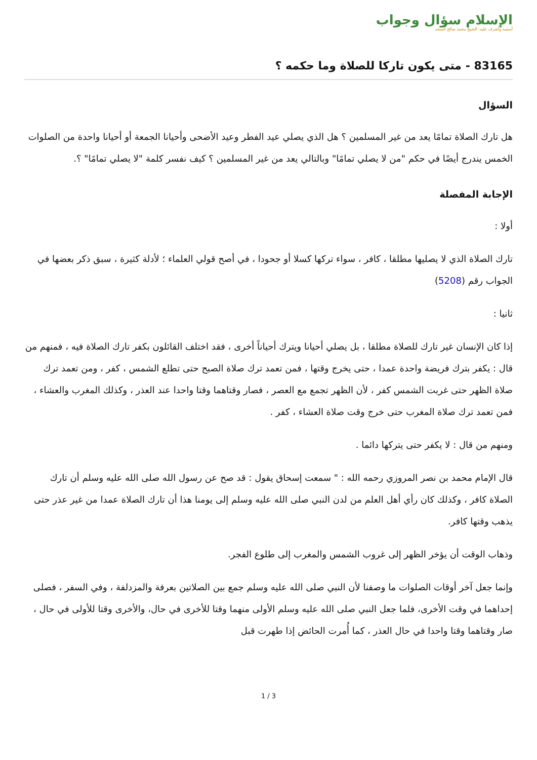الإسلام سؤال وجواب
أسسه وأشرف عليه: الشيخ محمد صالح المنجد
83165 - متى يكون تاركا للصلاة وما حكمه ؟
السؤال
هل تارك الصلاة تمامًا يعد من غير المسلمين ؟ هل الذي يصلي عيد الفطر وعيد الأضحى وأحيانا الجمعة أو أحيانا واحدة من الصلوات الخمس يندرج أيضًا في حكم "من لا يصلي تمامًا" وبالتالي يعد من غير المسلمين ؟ كيف نفسر كلمة "لا يصلي تمامًا" ؟.
الإجابة المفصلة
أولا :
تارك الصلاة الذي لا يصليها مطلقا ، كافر ، سواء تركها كسلا أو جحودا ، في أصح قولي العلماء ؛ لأدلة كثيرة ، سبق ذكر بعضها في الجواب رقم (5208)
ثانيا :
إذا كان الإنسان غير تارك للصلاة مطلقا ، بل يصلي أحيانا ويترك أحياناً أخرى ، فقد اختلف القائلون بكفر تارك الصلاة فيه ، فمنهم من قال : يكفر بترك فريضة واحدة عمدا ، حتى يخرج وقتها ، فمن تعمد ترك صلاة الصبح حتى تطلع الشمس ، كفر ، ومن تعمد ترك صلاة الظهر حتى غربت الشمس كفر ، لأن الظهر تجمع مع العصر ، فصار وقتاهما وقتا واحدا عند العذر ، وكذلك المغرب والعشاء ، فمن تعمد ترك صلاة المغرب حتى خرج وقت صلاة العشاء ، كفر .
ومنهم من قال : لا يكفر حتى يتركها دائما .
قال الإمام محمد بن نصر المروزي رحمه الله : " سمعت إسحاق يقول : قد صح عن رسول الله صلى الله عليه وسلم أن تارك الصلاة كافر ، وكذلك كان رأي أهل العلم من لدن النبي صلى الله عليه وسلم إلى يومنا هذا أن تارك الصلاة عمدا من غير عذر حتى يذهب وقتها كافر.
وذهاب الوقت أن يؤخر الظهر إلى غروب الشمس والمغرب إلى طلوع الفجر.
وإنما جعل آخر أوقات الصلوات ما وصفنا لأن النبي صلى الله عليه وسلم جمع بين الصلاتين بعرفة والمزدلفة ، وفي السفر ، فصلى إحداهما في وقت الأخرى، فلما جعل النبي صلى الله عليه وسلم الأولى منهما وقتا للأخرى في حال، والأخرى وقتا للأولى في حال ، صار وقتاهما وقتا واحدا في حال العذر ، كما أُمرت الحائض إذا طهرت قبل
1 / 3